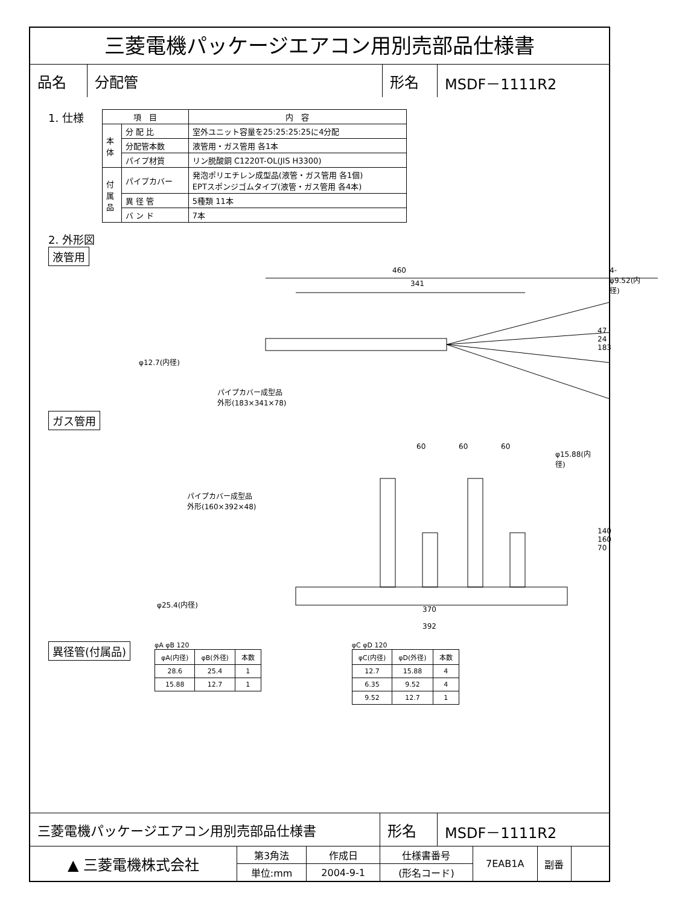三菱電機パッケージエアコン用別売部品仕様書
| 品名 | 分配管 | 形名 | MSDF－1111R2 |
1. 仕様
| 項 目 | | 内 容 |
| 本 体 | 分 配 比 | 室外ユニット容量を25:25:25:25に4分配 |
| | 分配管本数 | 液管用・ガス管用 各1本 |
| | パイプ材質 | リン脱酸銅 C1220T-OL(JIS H3300) |
| 付 属 品 | パイプカバー | 発泡ポリエチレン成型品(液管・ガス管用 各1個) EPTスポンジゴムタイプ(液管・ガス管用 各4本) |
| | 異 径 管 | 5種類 11本 |
| | バ ン ド | 7本 |
2. 外形図
液管用
460
341
4-φ9.52(内径)
φ12.7(内径)
パイプカバー成型品
外形(183×341×78)
47 24 183
ガス管用
60 60 60
φ15.88(内径)
パイプカバー成型品
外形(160×392×48)
φ25.4(内径)
140 160 70
370
392
異径管(付属品)
φA φB 120
| φA(内径) | φB(外径) | 本数 |
| 28.6 | 25.4 | 1 |
| 15.88 | 12.7 | 1 |
φC φD 120
| φC(内径) | φD(外径) | 本数 |
| 12.7 | 15.88 | 4 |
| 6.35 | 9.52 | 4 |
| 9.52 | 12.7 | 1 |
| 三菱電機パッケージエアコン用別売部品仕様書 | 形名 | MSDF－1111R2 |
| ▲ 三菱電機株式会社 | 第3角法 | 作成日 | 仕様書番号 | 7EAB1A | 副番 | |
| | 単位:mm | 2004-9-1 | (形名コード) | | | |